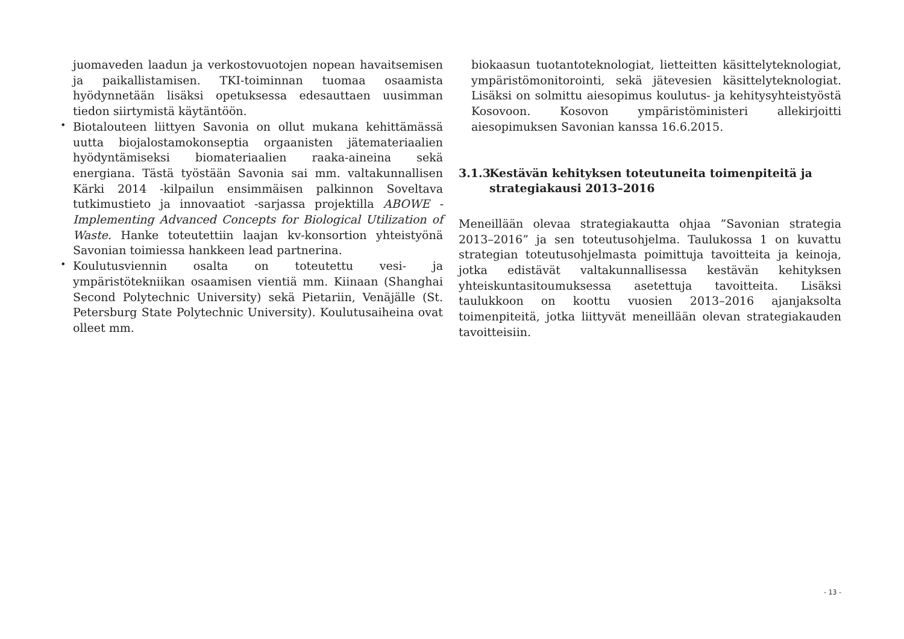juomaveden laadun ja verkostovuotojen nopean havaitsemisen ja paikallistamisen. TKI-toiminnan tuomaa osaamista hyödynnetään lisäksi opetuksessa edesauttaen uusimman tiedon siirtymistä käytäntöön.
•
Biotalouteen liittyen Savonia on ollut mukana kehittämässä uutta biojalostamokonseptia orgaanisten jätemateriaalien hyödyntämiseksi biomateriaalien raaka-aineina sekä energiana. Tästä työstään Savonia sai mm. valtakunnallisen Kärki 2014 -kilpailun ensimmäisen palkinnon Soveltava tutkimustieto ja innovaatiot -sarjassa projektilla ABOWE - Implementing Advanced Concepts for Biological Utilization of Waste. Hanke toteutettiin laajan kv-konsortion yhteistyönä Savonian toimiessa hankkeen lead partnerina.
•
Koulutusviennin osalta on toteutettu vesi- ja ympäristötekniikan osaamisen vientiä mm. Kiinaan (Shanghai Second Polytechnic University) sekä Pietariin, Venäjälle (St. Petersburg State Polytechnic University). Koulutusaiheina ovat olleet mm.
biokaasun tuotantoteknologiat, lietteitten käsittelyteknologiat, ympäristömonitorointi, sekä jätevesien käsittelyteknologiat. Lisäksi on solmittu aiesopimus koulutus- ja kehitysyhteistyöstä Kosovoon. Kosovon ympäristöministeri allekirjoitti aiesopimuksen Savonian kanssa 16.6.2015.
3.1.3 Kestävän kehityksen toteutuneita toimenpiteitä ja strategiakausi 2013–2016
Meneillään olevaa strategiakautta ohjaa ”Savonian strategia 2013–2016” ja sen toteutusohjelma. Taulukossa 1 on kuvattu strategian toteutusohjelmasta poimittuja tavoitteita ja keinoja, jotka edistävät valtakunnallisessa kestävän kehityksen yhteiskuntasitoumuksessa asetettuja tavoitteita. Lisäksi taulukkoon on koottu vuosien 2013–2016 ajanjaksolta toimenpiteitä, jotka liittyvät meneillään olevan strategiakauden tavoitteisiin.
- 13 -